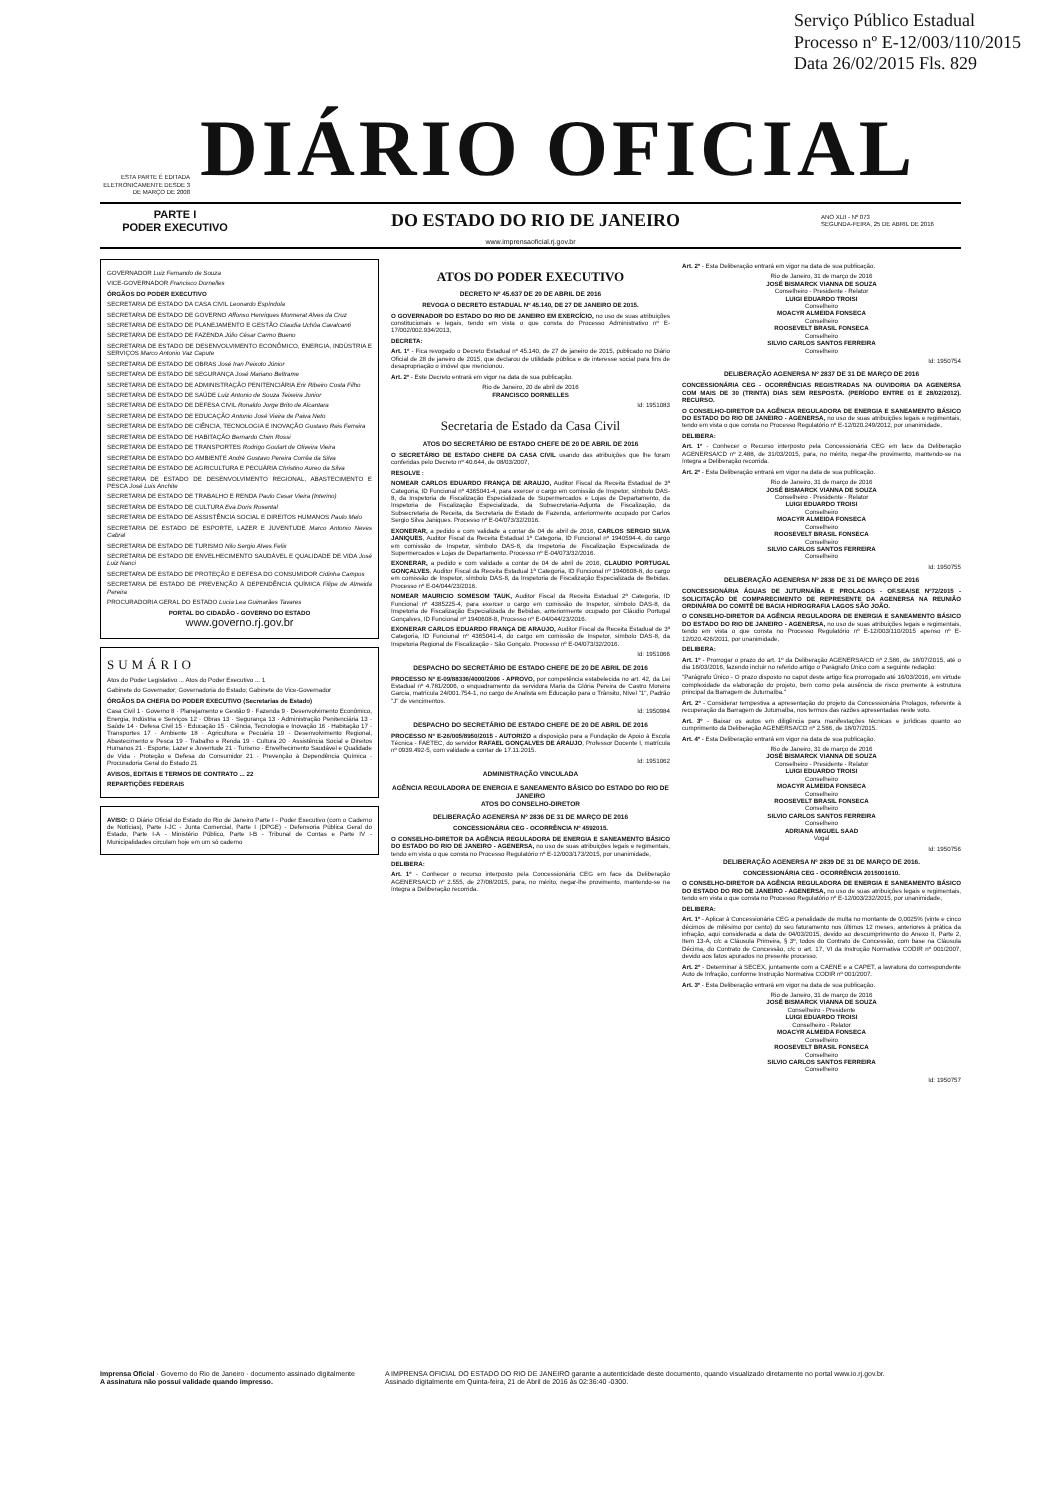Serviço Público Estadual
Processo nº E-12/003/110/2015
Data 26/02/2015 Fls. 829
ESTA PARTE É EDITADA ELETRONICAMENTE DESDE 3 DE MARÇO DE 2008
DIÁRIO OFICIAL
PARTE I
PODER EXECUTIVO
DO ESTADO DO RIO DE JANEIRO
ANO XLII - Nº 073
SEGUNDA-FEIRA, 25 DE ABRIL DE 2016
www.imprensaoficial.rj.gov.br
GOVERNADOR Luiz Fernando de Souza
VICE-GOVERNADOR Francisco Dornelles
ÓRGÃOS DO PODER EXECUTIVO
SECRETARIA DE ESTADO DA CASA CIVIL Leonardo Espíndola
SECRETARIA DE ESTADO DE GOVERNO Affonso Henriques Monnerat Alves da Cruz
SECRETARIA DE ESTADO DE PLANEJAMENTO E GESTÃO Claudia Uchôa Cavalcanti
SECRETARIA DE ESTADO DE FAZENDA Júlio César Carmo Bueno
SECRETARIA DE ESTADO DE DESENVOLVIMENTO ECONÔMICO, ENERGIA, INDÚSTRIA E SERVIÇOS Marco Antonio Vaz Capute
SECRETARIA DE ESTADO DE OBRAS José Iran Peixoto Júnior
SECRETARIA DE ESTADO DE SEGURANÇA José Mariano Beltrame
SECRETARIA DE ESTADO DE ADMINISTRAÇÃO PENITENCIÁRIA Erir Ribeiro Costa Filho
SECRETARIA DE ESTADO DE SAÚDE Luiz Antonio de Souza Teixeira Junior
SECRETARIA DE ESTADO DE DEFESA CIVIL Ronaldo Jorge Brito de Alcantara
SECRETARIA DE ESTADO DE EDUCAÇÃO Antonio José Vieira de Paiva Neto
SECRETARIA DE ESTADO DE CIÊNCIA, TECNOLOGIA E INOVAÇÃO Gustavo Reis Ferreira
SECRETARIA DE ESTADO DE HABITAÇÃO Bernardo Chim Rossi
SECRETARIA DE ESTADO DE TRANSPORTES Rodrigo Goulart de Oliveira Vieira
SECRETARIA DE ESTADO DO AMBIENTE André Gustavo Pereira Corrêa da Silva
SECRETARIA DE ESTADO DE AGRICULTURA E PECUÁRIA Christino Aureo da Silva
SECRETARIA DE ESTADO DE DESENVOLVIMENTO REGIONAL, ABASTECIMENTO E PESCA José Luis Anchite
SECRETARIA DE ESTADO DE TRABALHO E RENDA Paulo Cesar Vieira (Interino)
SECRETARIA DE ESTADO DE CULTURA Eva Doris Rosental
SECRETARIA DE ESTADO DE ASSISTÊNCIA SOCIAL E DIREITOS HUMANOS Paulo Melo
SECRETARIA DE ESTADO DE ESPORTE, LAZER E JUVENTUDE Marco Antonio Neves Cabral
SECRETARIA DE ESTADO DE TURISMO Nilo Sergio Alves Felix
SECRETARIA DE ESTADO DE ENVELHECIMENTO SAUDÁVEL E QUALIDADE DE VIDA José Luiz Nanci
SECRETARIA DE ESTADO DE PROTEÇÃO E DEFESA DO CONSUMIDOR Cidinha Campos
SECRETARIA DE ESTADO DE PREVENÇÃO À DEPENDÊNCIA QUÍMICA Filipe de Almeida Pereira
PROCURADORIA GERAL DO ESTADO Lucia Lea Guimarães Tavares
PORTAL DO CIDADÃO - GOVERNO DO ESTADO
www.governo.rj.gov.br
SUMÁRIO
Atos do Poder Legislativo ... Atos do Poder Executivo ... 1
Gabinete do Governador; Governadoria do Estado; Gabinete do Vice-Governador
ÓRGÃOS DA CHEFIA DO PODER EXECUTIVO (Secretarias de Estado)
Casa Civil 1 · Governo 8 · Planejamento e Gestão 9 · Fazenda 9 · Desenvolvimento Econômico, Energia, Indústria e Serviços 12 · Obras 13 · Segurança 13 · Administração Penitenciária 13 · Saúde 14 · Defesa Civil 15 · Educação 15 · Ciência, Tecnologia e Inovação 16 · Habitação 17 · Transportes 17 · Ambiente 18 · Agricultura e Pecuária 19 · Desenvolvimento Regional, Abastecimento e Pesca 19 · Trabalho e Renda 19 · Cultura 20 · Assistência Social e Direitos Humanos 21 · Esporte, Lazer e Juventude 21 · Turismo · Envelhecimento Saudável e Qualidade de Vida · Proteção e Defesa do Consumidor 21 · Prevenção à Dependência Química · Procuradoria Geral do Estado 21
AVISOS, EDITAIS E TERMOS DE CONTRATO ... 22
REPARTIÇÕES FEDERAIS
AVISO: O Diário Oficial do Estado do Rio de Janeiro Parte I - Poder Executivo (com o Caderno de Notícias), Parte I-JC - Junta Comercial, Parte I (DPGE) - Defensoria Pública Geral do Estado, Parte I-A - Ministério Público, Parte I-B - Tribunal de Contas e Parte IV - Municipalidades circulam hoje em um só caderno
ATOS DO PODER EXECUTIVO
DECRETO Nº 45.637 DE 20 DE ABRIL DE 2016
REVOGA O DECRETO ESTADUAL Nº 45.140, DE 27 DE JANEIRO DE 2015.
O GOVERNADOR DO ESTADO DO RIO DE JANEIRO EM EXERCÍCIO, no uso de suas atribuições constitucionais e legais, tendo em vista o que consta do Processo Administrativo nº E-17/002/002.934/2013,
DECRETA:
Art. 1º - Fica revogado o Decreto Estadual nº 45.140, de 27 de janeiro de 2015, publicado no Diário Oficial de 28 de janeiro de 2015, que declarou de utilidade pública e de interesse social para fins de desapropriação o imóvel que mencionou.
Art. 2º - Este Decreto entrará em vigor na data de sua publicação.
Rio de Janeiro, 20 de abril de 2016
FRANCISCO DORNELLES
Id: 1951083
Secretaria de Estado da Casa Civil
ATOS DO SECRETÁRIO DE ESTADO CHEFE DE 20 DE ABRIL DE 2016
O SECRETÁRIO DE ESTADO CHEFE DA CASA CIVIL usando das atribuições que lhe foram conferidas pelo Decreto nº 40.644, de 08/03/2007,
RESOLVE :
NOMEAR CARLOS EDUARDO FRANÇA DE ARAUJO, Auditor Fiscal da Receita Estadual de 3ª Categoria, ID Funcional nº 4365041-4, para exercer o cargo em comissão de Inspetor, símbolo DAS-8, da Inspetoria de Fiscalização Especializada de Supermercados e Lojas de Departamento, da Inspetoria de Fiscalização Especializada, da Subsecretaria-Adjunta de Fiscalização, da Subsecretaria de Receita, da Secretaria de Estado de Fazenda, anteriormente ocupado por Carlos Sergio Silva Janiques. Processo nº E-04/073/32/2016.
EXONERAR, a pedido e com validade a contar de 04 de abril de 2016, CARLOS SERGIO SILVA JANIQUES, Auditor Fiscal da Receita Estadual 1ª Categoria, ID Funcional nº 1940594-4, do cargo em comissão de Inspetor, símbolo DAS-8, da Inspetoria de Fiscalização Especializada de Supermercados e Lojas de Departamento. Processo nº E-04/073/32/2016.
EXONERAR, a pedido e com validade a contar de 04 de abril de 2016, CLAUDIO PORTUGAL GONÇALVES, Auditor Fiscal da Receita Estadual 1ª Categoria, ID Funcional nº 1940608-8, do cargo em comissão de Inspetor, símbolo DAS-8, da Inspetoria de Fiscalização Especializada de Bebidas. Processo nº E-04/044/23/2016.
NOMEAR MAURICIO SOMESOM TAUK, Auditor Fiscal da Receita Estadual 2ª Categoria, ID Funcional nº 4385225-4, para exercer o cargo em comissão de Inspetor, símbolo DAS-8, da Inspetoria de Fiscalização Especializada de Bebidas, anteriormente ocupado por Cláudio Portugal Gonçalves, ID Funcional nº 1940608-8, Processo nº E-04/044/23/2016.
EXONERAR CARLOS EDUARDO FRANÇA DE ARAUJO, Auditor Fiscal da Receita Estadual de 3ª Categoria, ID Funcional nº 4365041-4, do cargo em comissão de Inspetor, símbolo DAS-8, da Inspetoria Regional de Fiscalização - São Gonçalo. Processo nº E-04/073/32/2016.
Id: 1951066
DESPACHO DO SECRETÁRIO DE ESTADO CHEFE DE 20 DE ABRIL DE 2016
PROCESSO Nº E-09/88336/4000/2006 - APROVO, por competência estabelecida no art. 42, da Lei Estadual nº 4.781/2006, o enquadramento da servidora Maria da Glória Pereira de Castro Moreira Garcia, matrícula 24/001.754-1, no cargo de Analista em Educação para o Trânsito, Nível "1", Padrão "J" de vencimentos.
Id: 1950984
DESPACHO DO SECRETÁRIO DE ESTADO CHEFE DE 20 DE ABRIL DE 2016
PROCESSO Nº E-26/005/8950/2015 - AUTORIZO a disposição para a Fundação de Apoio à Escola Técnica - FAETEC, do servidor RAFAEL GONÇALVES DE ARAUJO, Professor Docente I, matrícula nº 0939.492-5, com validade a contar de 17.11.2015.
Id: 1951062
ADMINISTRAÇÃO VINCULADA
AGÊNCIA REGULADORA DE ENERGIA E SANEAMENTO BÁSICO DO ESTADO DO RIO DE JANEIRO
ATOS DO CONSELHO-DIRETOR
DELIBERAÇÃO AGENERSA Nº 2836 DE 31 DE MARÇO DE 2016
CONCESSIONÁRIA CEG - OCORRÊNCIA Nº 4592015.
O CONSELHO-DIRETOR DA AGÊNCIA REGULADORA DE ENERGIA E SANEAMENTO BÁSICO DO ESTADO DO RIO DE JANEIRO - AGENERSA, no uso de suas atribuições legais e regimentais, tendo em vista o que consta no Processo Regulatório nº E-12/003/173/2015, por unanimidade,
DELIBERA:
Art. 1º - Conhecer o recurso interposto pela Concessionária CEG em face da Deliberação AGENERSA/CD nº 2.555, de 27/08/2015, para, no mérito, negar-lhe provimento, mantendo-se na íntegra a Deliberação recorrida.
Art. 2º - Esta Deliberação entrará em vigor na data de sua publicação.
Rio de Janeiro, 31 de março de 2016
JOSÉ BISMARCK VIANNA DE SOUZA
Conselheiro - Presidente - Relator
LUIGI EDUARDO TROISI
Conselheiro
MOACYR ALMEIDA FONSECA
Conselheiro
ROOSEVELT BRASIL FONSECA
Conselheiro
SILVIO CARLOS SANTOS FERREIRA
Conselheiro
Id: 1950754
DELIBERAÇÃO AGENERSA Nº 2837 DE 31 DE MARÇO DE 2016
CONCESSIONÁRIA CEG - OCORRÊNCIAS REGISTRADAS NA OUVIDORIA DA AGENERSA COM MAIS DE 30 (TRINTA) DIAS SEM RESPOSTA. (PERÍODO ENTRE 01 E 28/02/2012). RECURSO.
O CONSELHO-DIRETOR DA AGÊNCIA REGULADORA DE ENERGIA E SANEAMENTO BÁSICO DO ESTADO DO RIO DE JANEIRO - AGENERSA, no uso de suas atribuições legais e regimentais, tendo em vista o que consta no Processo Regulatório nº E-12/020.249/2012, por unanimidade,
DELIBERA:
Art. 1º - Conhecer o Recurso interposto pela Concessionária CEG em face da Deliberação AGENERSA/CD nº 2.488, de 31/03/2015, para, no mérito, negar-lhe provimento, mantendo-se na íntegra a Deliberação recorrida.
Art. 2º - Esta Deliberação entrará em vigor na data de sua publicação.
Rio de Janeiro, 31 de março de 2016
JOSÉ BISMARCK VIANNA DE SOUZA
Conselheiro - Presidente - Relator
LUIGI EDUARDO TROISI
Conselheiro
MOACYR ALMEIDA FONSECA
Conselheiro
ROOSEVELT BRASIL FONSECA
Conselheiro
SILVIO CARLOS SANTOS FERREIRA
Conselheiro
Id: 1950755
DELIBERAÇÃO AGENERSA Nº 2838 DE 31 DE MARÇO DE 2016
CONCESSIONÁRIA ÁGUAS DE JUTURNAÍBA E PROLAGOS - OF.SEA/SE Nº72/2015 - SOLICITAÇÃO DE COMPARECIMENTO DE REPRESENTE DA AGENERSA NA REUNIÃO ORDINÁRIA DO COMITÊ DE BACIA HIDROGRAFIA LAGOS SÃO JOÃO.
O CONSELHO-DIRETOR DA AGÊNCIA REGULADORA DE ENERGIA E SANEAMENTO BÁSICO DO ESTADO DO RIO DE JANEIRO - AGENERSA, no uso de suas atribuições legais e regimentais, tendo em vista o que consta no Processo Regulatório nº E-12/003/110/2015 apenso nº E-12/020.426/2011, por unanimidade,
DELIBERA:
Art. 1º - Prorrogar o prazo do art. 1º da Deliberação AGENERSA/CD nº 2.586, de 18/07/2015, até o dia 16/03/2016, fazendo incluir no referido artigo o Parágrafo Único com a seguinte redação:
"Parágrafo Único - O prazo disposto no caput deste artigo fica prorrogado até 16/03/2016, em virtude complexidade da elaboração do projeto, bem como pela ausência de risco premente à estrutura principal da Barragem de Juturnaíba."
Art. 2º - Considerar tempestiva a apresentação do projeto da Concessionária Prolagos, referente à recuperação da Barragem de Juturnaíba, nos termos das razões apresentadas neste voto.
Art. 3º - Baixar os autos em diligência para manifestações técnicas e jurídicas quanto ao cumprimento da Deliberação AGENERSA/CD nº 2.586, de 18/07/2015.
Art. 4º - Esta Deliberação entrará em vigor na data de sua publicação.
Rio de Janeiro, 31 de março de 2016
JOSÉ BISMARCK VIANNA DE SOUZA
Conselheiro - Presidente - Relator
LUIGI EDUARDO TROISI
Conselheiro
MOACYR ALMEIDA FONSECA
Conselheiro
ROOSEVELT BRASIL FONSECA
Conselheiro
SILVIO CARLOS SANTOS FERREIRA
Conselheiro
ADRIANA MIGUEL SAAD
Vogal
Id: 1950756
DELIBERAÇÃO AGENERSA Nº 2839 DE 31 DE MARÇO DE 2016.
CONCESSIONÁRIA CEG - OCORRÊNCIA 2015001610.
O CONSELHO-DIRETOR DA AGÊNCIA REGULADORA DE ENERGIA E SANEAMENTO BÁSICO DO ESTADO DO RIO DE JANEIRO - AGENERSA, no uso de suas atribuições legais e regimentais, tendo em vista o que consta no Processo Regulatório nº E-12/003/232/2015, por unanimidade,
DELIBERA:
Art. 1º - Aplicar à Concessionária CEG a penalidade de multa no montante de 0,0025% (vinte e cinco décimos de milésimo por cento) do seu faturamento nos últimos 12 meses, anteriores à prática da infração, aqui considerada a data de 04/03/2015, devido ao descumprimento do Anexo II, Parte 2, Item 13-A, c/c a Cláusula Primeira, § 3º, todos do Contrato de Concessão, com base na Cláusula Décima, do Contrato de Concessão, c/c o art. 17, VI da Instrução Normativa CODIR nº 001/2007, devido aos fatos apurados no presente processo.
Art. 2º - Determinar à SECEX, juntamente com a CAENE e a CAPET, a lavratura do correspondente Auto de Infração, conforme Instrução Normativa CODIR nº 001/2007.
Art. 3º - Esta Deliberação entrará em vigor na data de sua publicação.
Rio de Janeiro, 31 de março de 2016
JOSÉ BISMARCK VIANNA DE SOUZA
Conselheiro - Presidente
LUIGI EDUARDO TROISI
Conselheiro - Relator
MOACYR ALMEIDA FONSECA
Conselheiro
ROOSEVELT BRASIL FONSECA
Conselheiro
SILVIO CARLOS SANTOS FERREIRA
Conselheiro
Id: 1950757
Imprensa Oficial · Governo do Rio de Janeiro · documento assinado digitalmente
A assinatura não possui validade quando impresso.
A IMPRENSA OFICIAL DO ESTADO DO RIO DE JANEIRO garante a autenticidade deste documento, quando visualizado diretamente no portal www.io.rj.gov.br.
Assinado digitalmente em Quinta-feira, 21 de Abril de 2016 às 02:36:40 -0300.